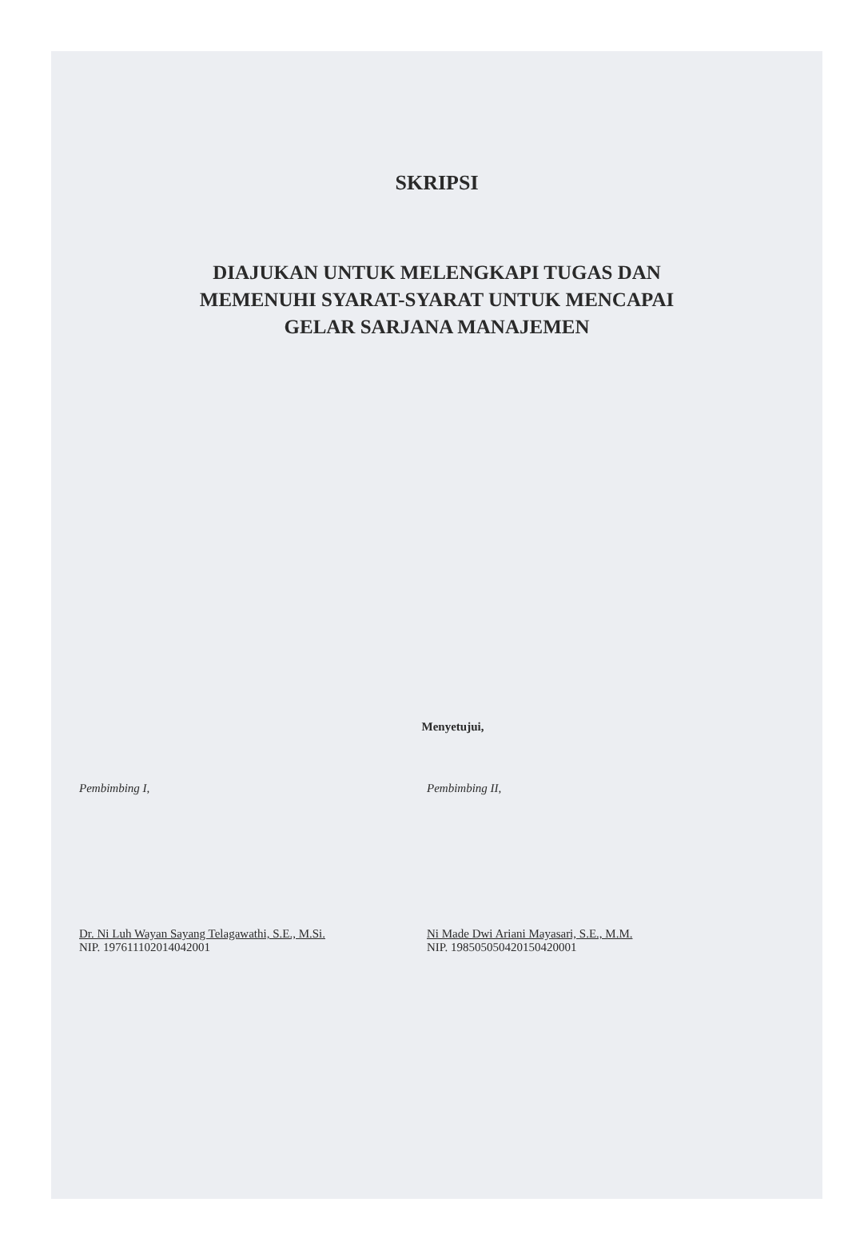SKRIPSI
DIAJUKAN UNTUK MELENGKAPI TUGAS DAN
MEMENUHI SYARAT-SYARAT UNTUK MENCAPAI
GELAR SARJANA MANAJEMEN
Menyetujui,
Pembimbing I,
Dr. Ni Luh Wayan Sayang Telagawathi, S.E., M.Si.
NIP. 197611102014042001
Pembimbing II,
Ni Made Dwi Ariani Mayasari, S.E., M.M.
NIP. 198505050420150420001